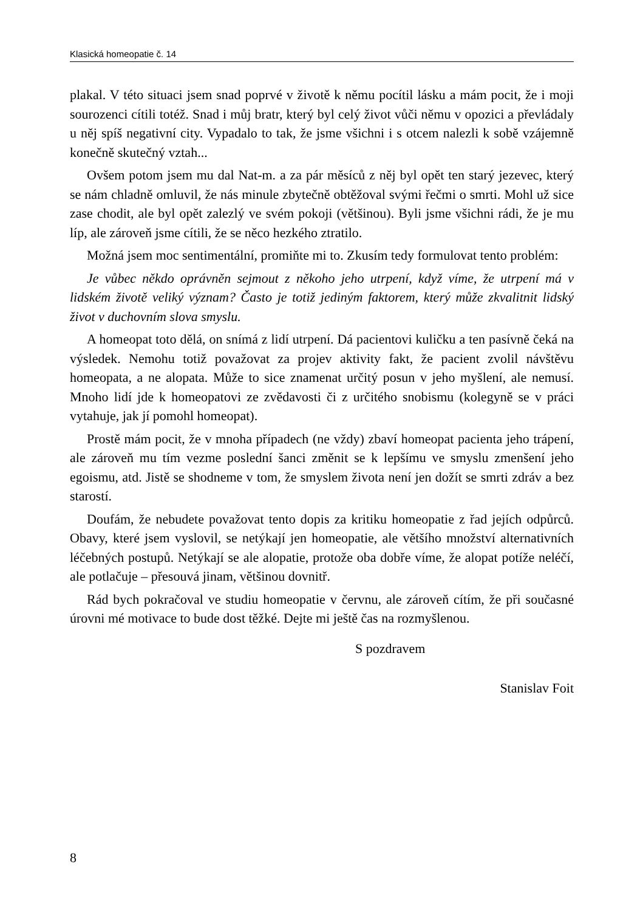Klasická homeopatie č. 14
plakal. V této situaci jsem snad poprvé v životě k němu pocítil lásku a mám pocit, že i moji sourozenci cítili totéž. Snad i můj bratr, který byl celý život vůči němu v opozici a převládaly u něj spíš negativní city. Vypadalo to tak, že jsme všichni i s otcem nalezli k sobě vzájemně konečně skutečný vztah...
Ovšem potom jsem mu dal Nat-m. a za pár měsíců z něj byl opět ten starý jezevec, který se nám chladně omluvil, že nás minule zbytečně obtěžoval svými řečmi o smrti. Mohl už sice zase chodit, ale byl opět zalezlý ve svém pokoji (většinou). Byli jsme všichni rádi, že je mu líp, ale zároveň jsme cítili, že se něco hezkého ztratilo.
Možná jsem moc sentimentální, promiňte mi to. Zkusím tedy formulovat tento problém:
Je vůbec někdo oprávněn sejmout z někoho jeho utrpení, když víme, že utrpení má v lidském životě veliký význam? Často je totiž jediným faktorem, který může zkvalitnit lidský život v duchovním slova smyslu.
A homeopat toto dělá, on snímá z lidí utrpení. Dá pacientovi kuličku a ten pasívně čeká na výsledek. Nemohu totiž považovat za projev aktivity fakt, že pacient zvolil návštěvu homeopata, a ne alopata. Může to sice znamenat určitý posun v jeho myšlení, ale nemusí. Mnoho lidí jde k homeopatovi ze zvědavosti či z určitého snobismu (kolegyně se v práci vytahuje, jak jí pomohl homeopat).
Prostě mám pocit, že v mnoha případech (ne vždy) zbaví homeopat pacienta jeho trápení, ale zároveň mu tím vezme poslední šanci změnit se k lepšímu ve smyslu zmenšení jeho egoismu, atd. Jistě se shodneme v tom, že smyslem života není jen dožít se smrti zdráv a bez starostí.
Doufám, že nebudete považovat tento dopis za kritiku homeopatie z řad jejích odpůrců. Obavy, které jsem vyslovil, se netýkají jen homeopatie, ale většího množství alternativních léčebných postupů. Netýkají se ale alopatie, protože oba dobře víme, že alopat potíže neléčí, ale potlačuje – přesouvá jinam, většinou dovnitř.
Rád bych pokračoval ve studiu homeopatie v červnu, ale zároveň cítím, že při současné úrovni mé motivace to bude dost těžké. Dejte mi ještě čas na rozmyšlenou.
S pozdravem
Stanislav Foit
8